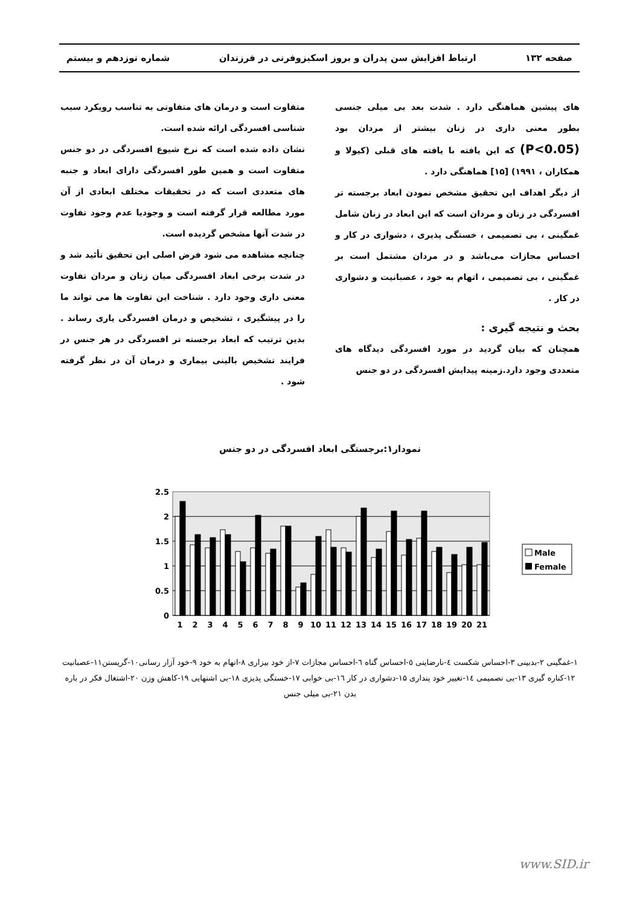صفحه ۱۳۲ ارتباط افزایش سن پدران و بروز اسکیزوفرنی در فرزندان شماره نوزدهم و بیستم
های پیشین هماهنگی دارد . شدت بعد بی میلی جنسی بطور معنی داری در زنان بیشتر از مردان بود (P<0.05) که این یافته با یافته های قبلی (کیولا و همکاران ، ۱۹۹۱) [۱۵] هماهنگی دارد .
از دیگر اهداف این تحقیق مشخص نمودن ابعاد برجسته تر افسردگی در زنان و مردان است که این ابعاد در زنان شامل غمگینی ، بی تصمیمی ، خستگی پذیری ، دشواری در کار و احساس مجازات می‌باشد و در مردان مشتمل است بر غمگینی ، بی تصمیمی ، اتهام به خود ، عصبانیت و دشواری در کار .
بحث و نتیجه گیری :
همچنان که بیان گردید در مورد افسردگی دیدگاه های متعددی وجود دارد.زمینه پیدایش افسردگی در دو جنس
متفاوت است و درمان های متفاوتی به تناسب رویکرد سبب شناسی افسردگی ارائه شده است.
نشان داده شده است که نرخ شیوع افسردگی در دو جنس متفاوت است و همین طور افسردگی دارای ابعاد و جنبه های متعددی است که در تحقیقات مختلف ابعادی از آن مورد مطالعه قرار گرفته است و وجودیا عدم وجود تفاوت در شدت آنها مشخص گردیده است.
چنانچه مشاهده می شود فرض اصلی این تحقیق تأئید شد و در شدت برخی ابعاد افسردگی میان زنان و مردان تفاوت معنی داری وجود دارد . شناخت این تفاوت ها می تواند ما را در پیشگیری ، تشخیص و درمان افسردگی یاری رساند . بدین ترتیب که ابعاد برجسته تر افسردگی در هر جنس در فرایند تشخیص بالینی بیماری و درمان آن در نظر گرفته شود .
نمودار۱:برجستگی ابعاد افسردگی در دو جنس
2.5
2
1.5
1
0.5
0
1
2
3
4
5
6
7
8
9
10
11
12
13
14
15
16
17
18
19
20
21
Male
Female
۱-غمگینی ۲-بدبینی ۳-احساس شکست ٤-نارضایتی ٥-احساس گناه ٦-احساس مجازات ۷-از خود بیزاری ۸-اتهام به خود ۹-خود آزار رسانی۱۰-گریستن۱۱-عصبانیت ۱۲-کناره گیری ۱۳-بی تصمیمی ۱٤-تغییر خود پنداری ۱۵-دشواری در کار ۱٦-بی خوابی ۱۷-خستگی پذیزی ۱۸-بی اشتهایی ۱۹-کاهش وزن ۲۰-اشتغال فکر در باره بدن ۲۱-بی میلی جنس
www.SID.ir